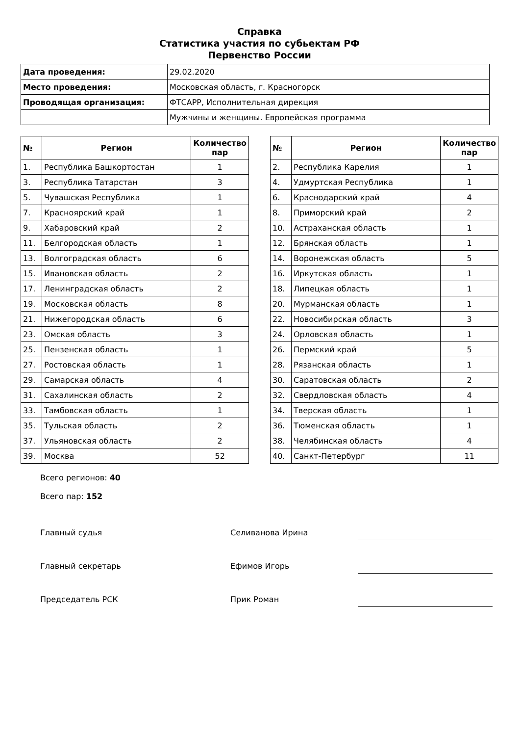Справка
Статистика участия по субьектам РФ
Первенство России
| Дата проведения: | 29.02.2020 |
| Место проведения: | Московская область, г. Красногорск |
| Проводящая организация: | ФТСАРР, Исполнительная дирекция |
| | Мужчины и женщины. Европейская программа |
| № | Регион | Количество пар |
| --- | --- | --- |
| 1. | Республика Башкортостан | 1 |
| 3. | Республика Татарстан | 3 |
| 5. | Чувашская Республика | 1 |
| 7. | Красноярский край | 1 |
| 9. | Хабаровский край | 2 |
| 11. | Белгородская область | 1 |
| 13. | Волгоградская область | 6 |
| 15. | Ивановская область | 2 |
| 17. | Ленинградская область | 2 |
| 19. | Московская область | 8 |
| 21. | Нижегородская область | 6 |
| 23. | Омская область | 3 |
| 25. | Пензенская область | 1 |
| 27. | Ростовская область | 1 |
| 29. | Самарская область | 4 |
| 31. | Сахалинская область | 2 |
| 33. | Тамбовская область | 1 |
| 35. | Тульская область | 2 |
| 37. | Ульяновская область | 2 |
| 39. | Москва | 52 |
| № | Регион | Количество пар |
| --- | --- | --- |
| 2. | Республика Карелия | 1 |
| 4. | Удмуртская Республика | 1 |
| 6. | Краснодарский край | 4 |
| 8. | Приморский край | 2 |
| 10. | Астраханская область | 1 |
| 12. | Брянская область | 1 |
| 14. | Воронежская область | 5 |
| 16. | Иркутская область | 1 |
| 18. | Липецкая область | 1 |
| 20. | Мурманская область | 1 |
| 22. | Новосибирская область | 3 |
| 24. | Орловская область | 1 |
| 26. | Пермский край | 5 |
| 28. | Рязанская область | 1 |
| 30. | Саратовская область | 2 |
| 32. | Свердловская область | 4 |
| 34. | Тверская область | 1 |
| 36. | Тюменская область | 1 |
| 38. | Челябинская область | 4 |
| 40. | Санкт-Петербург | 11 |
Всего регионов: 40
Всего пар: 152
Главный судья Селиванова Ирина
Главный секретарь Ефимов Игорь
Председатель РСК Прик Роман